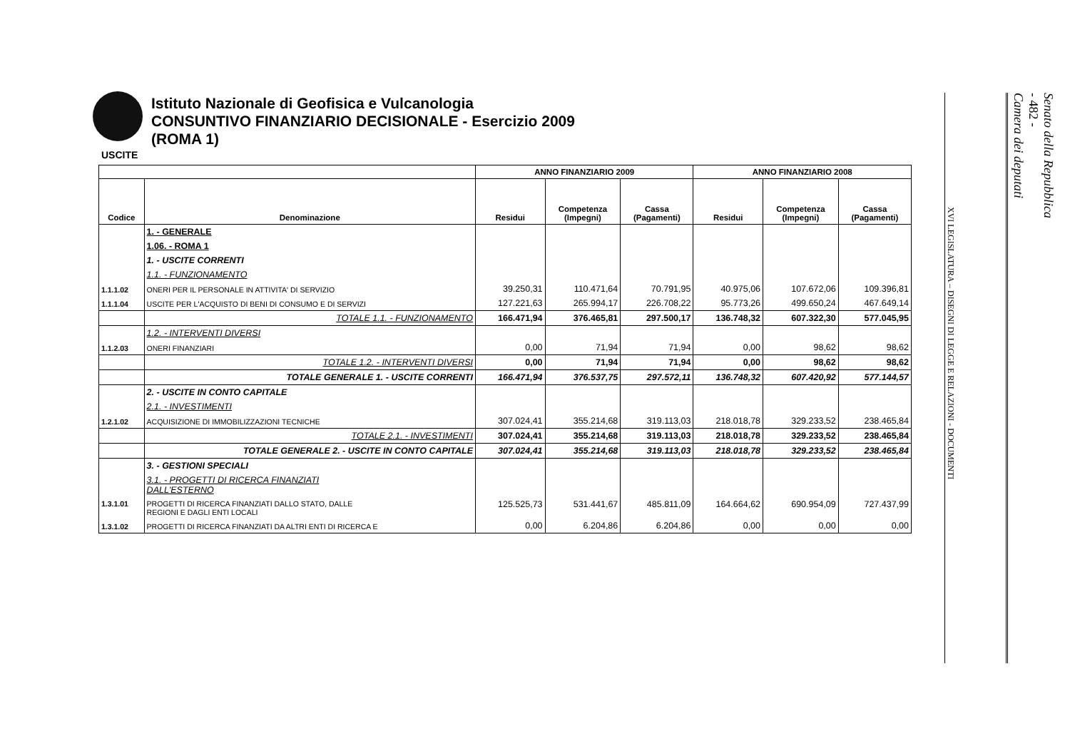Istituto Nazionale di Geofisica e Vulcanologia
CONSUNTIVO FINANZIARIO DECISIONALE - Esercizio 2009
(ROMA 1)
USCITE
| | | ANNO FINANZIARIO 2009 | | | ANNO FINANZIARIO 2008 | | |
| --- | --- | --- | --- | --- | --- | --- | --- |
| Codice | Denominazione | Residui | Competenza (Impegni) | Cassa (Pagamenti) | Residui | Competenza (Impegni) | Cassa (Pagamenti) |
| | 1. - GENERALE | | | | | | |
| | 1.06. - ROMA 1 | | | | | | |
| | 1. - USCITE CORRENTI | | | | | | |
| | 1.1. - FUNZIONAMENTO | | | | | | |
| 1.1.1.02 | ONERI PER IL PERSONALE IN ATTIVITA' DI SERVIZIO | 39.250,31 | 110.471,64 | 70.791,95 | 40.975,06 | 107.672,06 | 109.396,81 |
| 1.1.1.04 | USCITE PER L'ACQUISTO DI BENI DI CONSUMO E DI SERVIZI | 127.221,63 | 265.994,17 | 226.708,22 | 95.773,26 | 499.650,24 | 467.649,14 |
| | TOTALE 1.1. - FUNZIONAMENTO | 166.471,94 | 376.465,81 | 297.500,17 | 136.748,32 | 607.322,30 | 577.045,95 |
| | 1.2. - INTERVENTI DIVERSI | | | | | | |
| 1.1.2.03 | ONERI FINANZIARI | 0,00 | 71,94 | 71,94 | 0,00 | 98,62 | 98,62 |
| | TOTALE 1.2. - INTERVENTI DIVERSI | 0,00 | 71,94 | 71,94 | 0,00 | 98,62 | 98,62 |
| | TOTALE GENERALE 1. - USCITE CORRENTI | 166.471,94 | 376.537,75 | 297.572,11 | 136.748,32 | 607.420,92 | 577.144,57 |
| | 2. - USCITE IN CONTO CAPITALE | | | | | | |
| | 2.1. - INVESTIMENTI | | | | | | |
| 1.2.1.02 | ACQUISIZIONE DI IMMOBILIZZAZIONI TECNICHE | 307.024,41 | 355.214,68 | 319.113,03 | 218.018,78 | 329.233,52 | 238.465,84 |
| | TOTALE 2.1. - INVESTIMENTI | 307.024,41 | 355.214,68 | 319.113,03 | 218.018,78 | 329.233,52 | 238.465,84 |
| | TOTALE GENERALE 2. - USCITE IN CONTO CAPITALE | 307.024,41 | 355.214,68 | 319.113,03 | 218.018,78 | 329.233,52 | 238.465,84 |
| | 3. - GESTIONI SPECIALI | | | | | | |
| | 3.1. - PROGETTI DI RICERCA FINANZIATI DALL'ESTERNO | | | | | | |
| 1.3.1.01 | PROGETTI DI RICERCA FINANZIATI DALLO STATO, DALLE REGIONI E DAGLI ENTI LOCALI | 125.525,73 | 531.441,67 | 485.811,09 | 164.664,62 | 690.954,09 | 727.437,99 |
| 1.3.1.02 | PROGETTI DI RICERCA FINANZIATI DA ALTRI ENTI DI RICERCA E | 0,00 | 6.204,86 | 6.204,86 | 0,00 | 0,00 | 0,00 |
XVI LEGISLATURA – DISEGNI DI LEGGE E RELAZIONI - DOCUMENTI
Senato della Repubblica
- 482 -
Camera dei deputati